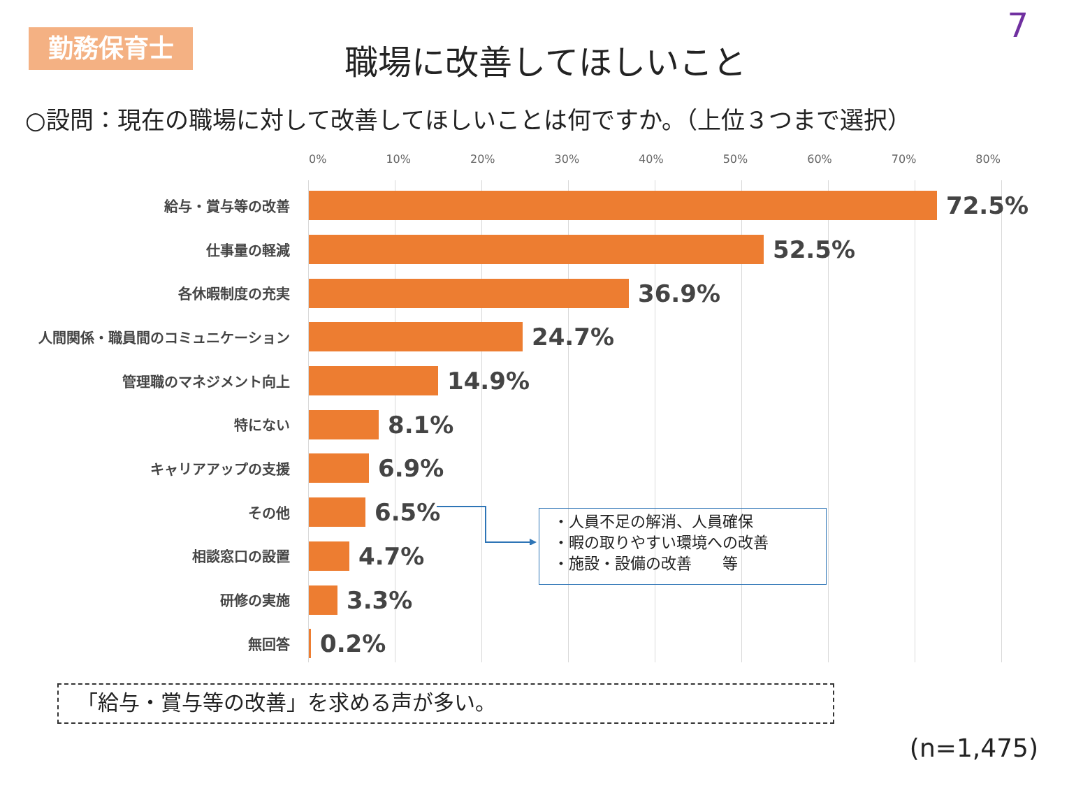勤務保育士 7
職場に改善してほしいこと
○設問：現在の職場に対して改善してほしいことは何ですか。（上位３つまで選択）
0% 10% 20% 30% 40% 50% 60% 70% 80%
給与・賞与等の改善
72.5%
仕事量の軽減
52.5%
各休暇制度の充実
36.9%
人間関係・職員間のコミュニケーション
24.7%
管理職のマネジメント向上
14.9%
特にない
8.1%
キャリアアップの支援
6.9%
その他
6.5%
相談窓口の設置
4.7%
研修の実施
3.3%
無回答
0.2%
・人員不足の解消、人員確保
・暇の取りやすい環境への改善
・施設・設備の改善　　等
「給与・賞与等の改善」を求める声が多い。
(n=1,475)